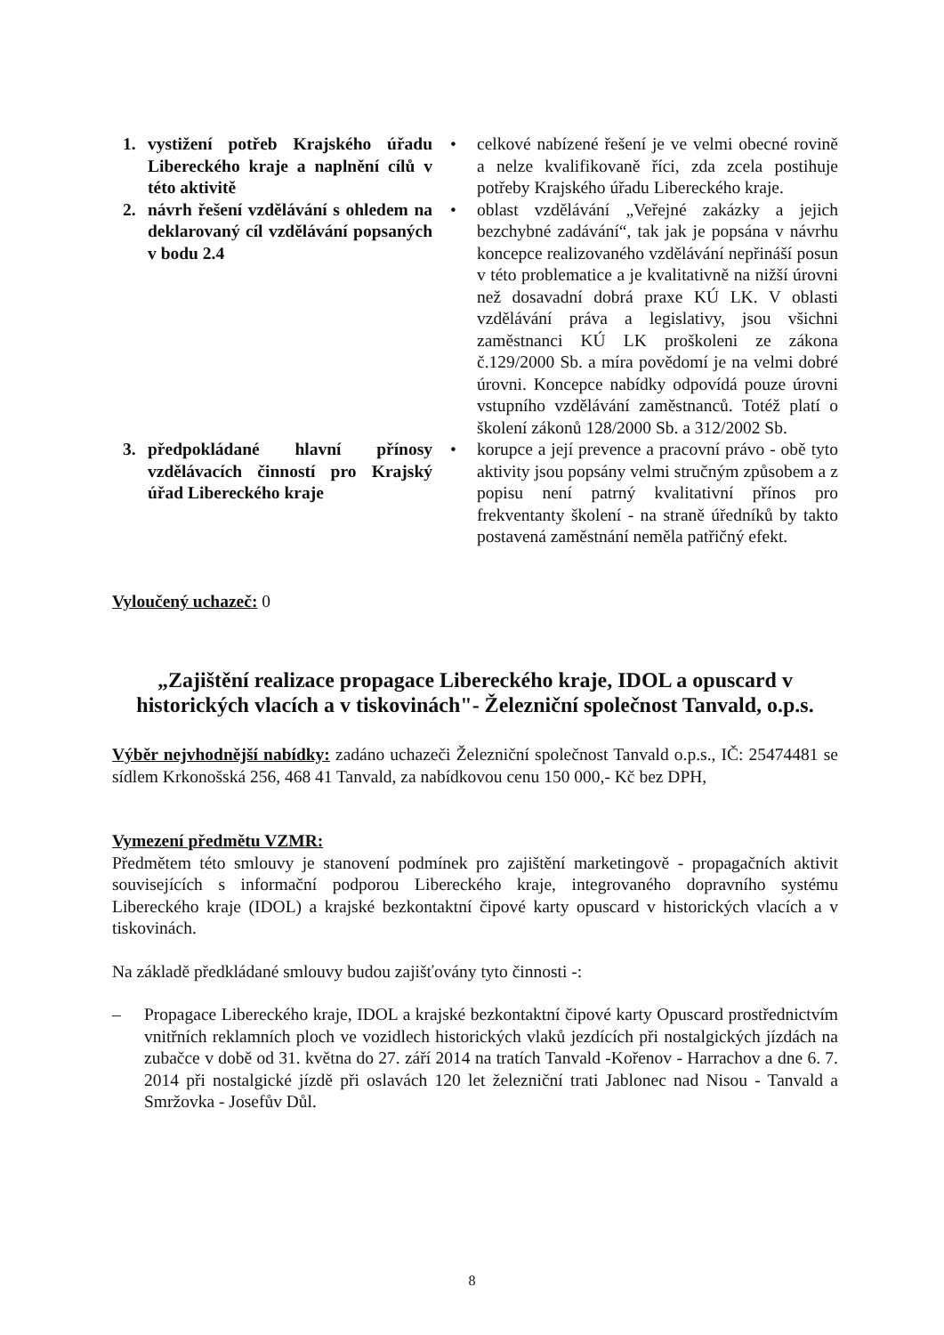1. vystižení potřeb Krajského úřadu Libereckého kraje a naplnění cílů v této aktivitě
• celkové nabízené řešení je ve velmi obecné rovině a nelze kvalifikovaně říci, zda zcela postihuje potřeby Krajského úřadu Libereckého kraje.
2. návrh řešení vzdělávání s ohledem na deklarovaný cíl vzdělávání popsaných v bodu 2.4
• oblast vzdělávání „Veřejné zakázky a jejich bezchybné zadávání“, tak jak je popsána v návrhu koncepce realizovaného vzdělávání nepřináší posun v této problematice a je kvalitativně na nižší úrovni než dosavadní dobrá praxe KÚ LK. V oblasti vzdělávání práva a legislativy, jsou všichni zaměstnanci KÚ LK proškoleni ze zákona č.129/2000 Sb. a míra povědomí je na velmi dobré úrovni. Koncepce nabídky odpovídá pouze úrovni vstupního vzdělávání zaměstnanců. Totéž platí o školení zákonů 128/2000 Sb. a 312/2002 Sb.
3. předpokládané hlavní přínosy vzdělávacích činností pro Krajský úřad Libereckého kraje
• korupce a její prevence a pracovní právo - obě tyto aktivity jsou popsány velmi stručným způsobem a z popisu není patrný kvalitativní přínos pro frekventanty školení - na straně úředníků by takto postavená zaměstnání neměla patřičný efekt.
Vyloučený uchazeč: 0
„Zajištění realizace propagace Libereckého kraje, IDOL a opuscard v historických vlacích a v tiskovinách"- Železniční společnost Tanvald, o.p.s.
Výběr nejvhodnější nabídky: zadáno uchazeči Železniční společnost Tanvald o.p.s., IČ: 25474481 se sídlem Krkonošská 256, 468 41 Tanvald, za nabídkovou cenu 150 000,- Kč bez DPH,
Vymezení předmětu VZMR:
Předmětem této smlouvy je stanovení podmínek pro zajištění marketingově - propagačních aktivit souvisejících s informační podporou Libereckého kraje, integrovaného dopravního systému Libereckého kraje (IDOL) a krajské bezkontaktní čipové karty opuscard v historických vlacích a v tiskovinách.
Na základě předkládané smlouvy budou zajišťovány tyto činnosti -:
– Propagace Libereckého kraje, IDOL a krajské bezkontaktní čipové karty Opuscard prostřednictvím vnitřních reklamních ploch ve vozidlech historických vlaků jezdících při nostalgických jízdách na zubačce v době od 31. května do 27. září 2014 na tratích Tanvald -Kořenov - Harrachov a dne 6. 7. 2014 při nostalgické jízdě při oslavách 120 let železniční trati Jablonec nad Nisou - Tanvald a Smržovka - Josefův Důl.
8